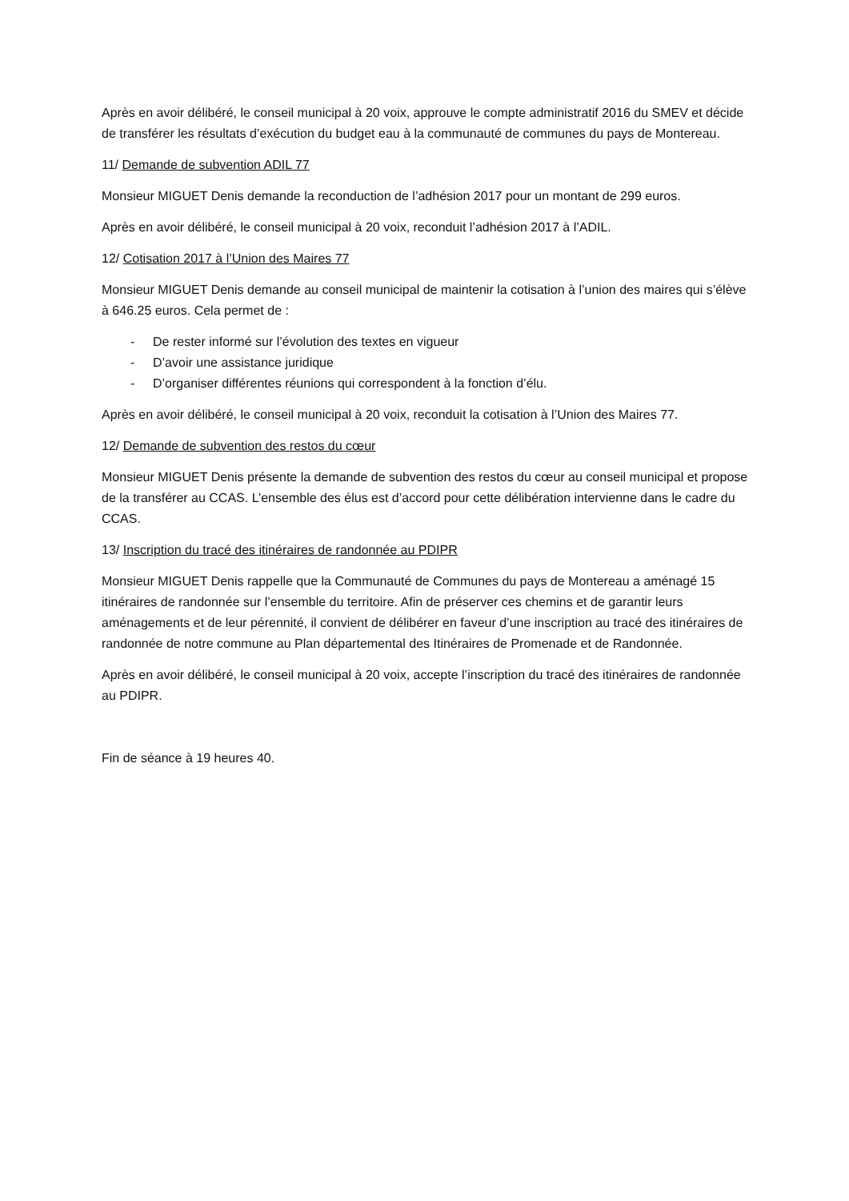Après en avoir délibéré, le conseil municipal à 20 voix, approuve le compte administratif 2016 du SMEV et décide de transférer les résultats d’exécution du budget eau à la communauté de communes du pays de Montereau.
11/ Demande de subvention ADIL 77
Monsieur MIGUET Denis demande la reconduction de l’adhésion 2017 pour un montant de 299 euros.
Après en avoir délibéré, le conseil municipal à 20 voix, reconduit l’adhésion 2017 à l’ADIL.
12/ Cotisation 2017 à l’Union des Maires 77
Monsieur MIGUET Denis demande au conseil municipal de maintenir la cotisation à l’union des maires qui s’élève à 646.25 euros. Cela permet de :
- De rester informé sur l’évolution des textes en vigueur
- D’avoir une assistance juridique
- D’organiser différentes réunions qui correspondent à la fonction d’élu.
Après en avoir délibéré, le conseil municipal à 20 voix, reconduit la cotisation à l’Union des Maires 77.
12/ Demande de subvention des restos du cœur
Monsieur MIGUET Denis présente la demande de subvention des restos du cœur au conseil municipal et propose de la transférer au CCAS. L’ensemble des élus est d’accord pour cette délibération intervienne dans le cadre du CCAS.
13/ Inscription du tracé des itinéraires de randonnée au PDIPR
Monsieur MIGUET Denis rappelle que la Communauté de Communes du pays de Montereau a aménagé 15 itinéraires de randonnée sur l’ensemble du territoire. Afin de préserver ces chemins et de garantir leurs aménagements et de leur pérennité, il convient de délibérer en faveur d’une inscription au tracé des itinéraires de randonnée de notre commune au Plan départemental des Itinéraires de Promenade et de Randonnée.
Après en avoir délibéré, le conseil municipal à 20 voix, accepte l’inscription du tracé des itinéraires de randonnée au PDIPR.
Fin de séance à 19 heures 40.